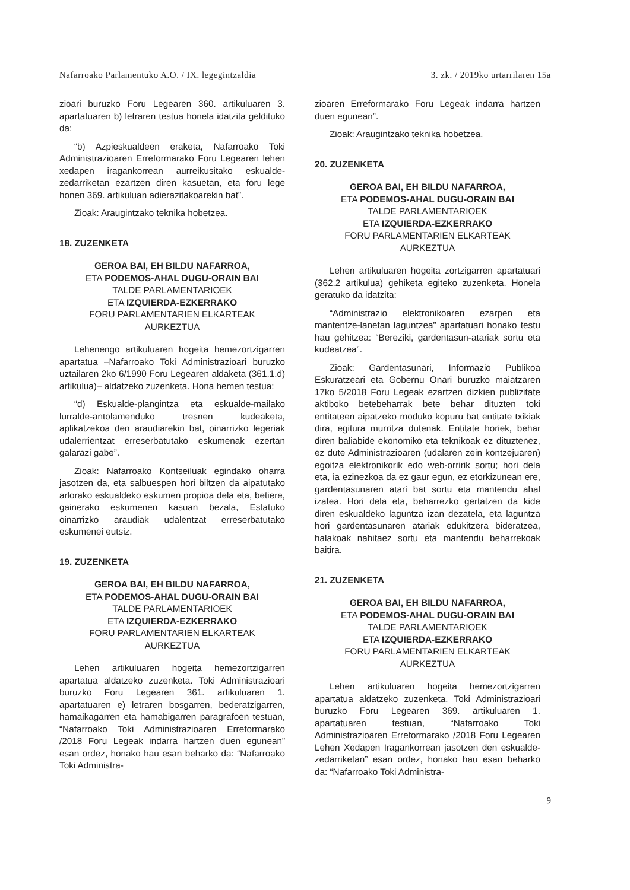Nafarroako Parlamentuko A.O. / IX. legegintzaldia 3. zk. / 2019ko urtarrilaren 15a
zioari buruzko Foru Legearen 360. artikuluaren 3. apartatuaren b) letraren testua honela idatzita geldituko da:
“b) Azpieskualdeen eraketa, Nafarroako Toki Administrazioaren Erreformarako Foru Legearen lehen xedapen iragankorrean aurreikusitako eskualde-zedarriketan ezartzen diren kasuetan, eta foru lege honen 369. artikuluan adierazitakoarekin bat”.
Zioak: Araugintzako teknika hobetzea.
18. ZUZENKETA
GEROA BAI, EH BILDU NAFARROA,
ETA PODEMOS-AHAL DUGU-ORAIN BAI
TALDE PARLAMENTARIOEK
ETA IZQUIERDA-EZKERRAKO
FORU PARLAMENTARIEN ELKARTEAK
AURKEZTUA
Lehenengo artikuluaren hogeita hemezortzigarren apartatua –Nafarroako Toki Administrazioari buruzko uztailaren 2ko 6/1990 Foru Legearen aldaketa (361.1.d) artikulua)– aldatzeko zuzenketa. Hona hemen testua:
“d) Eskualde-plangintza eta eskualde-mailako lurralde-antolamenduko tresnen kudeaketa, aplikatzekoa den araudiarekin bat, oinarrizko legeriak udalerrientzat erreserbatutako eskumenak ezertan galarazi gabe”.
Zioak: Nafarroako Kontseiluak egindako oharra jasotzen da, eta salbuespen hori biltzen da aipatutako arlorako eskualdeko eskumen propioa dela eta, betiere, gainerako eskumenen kasuan bezala, Estatuko oinarrizko araudiak udalentzat erreserbatutako eskumenei eutsiz.
19. ZUZENKETA
GEROA BAI, EH BILDU NAFARROA,
ETA PODEMOS-AHAL DUGU-ORAIN BAI
TALDE PARLAMENTARIOEK
ETA IZQUIERDA-EZKERRAKO
FORU PARLAMENTARIEN ELKARTEAK
AURKEZTUA
Lehen artikuluaren hogeita hemezortzigarren apartatua aldatzeko zuzenketa. Toki Administrazioari buruzko Foru Legearen 361. artikuluaren 1. apartatuaren e) letraren bosgarren, bederatzigarren, hamaikagarren eta hamabigarren paragrafoen testuan, “Nafarroako Toki Administrazioaren Erreformarako /2018 Foru Legeak indarra hartzen duen egunean” esan ordez, honako hau esan beharko da: “Nafarroako Toki Administra-
zioaren Erreformarako Foru Legeak indarra hartzen duen egunean”.
Zioak: Araugintzako teknika hobetzea.
20. ZUZENKETA
GEROA BAI, EH BILDU NAFARROA,
ETA PODEMOS-AHAL DUGU-ORAIN BAI
TALDE PARLAMENTARIOEK
ETA IZQUIERDA-EZKERRAKO
FORU PARLAMENTARIEN ELKARTEAK
AURKEZTUA
Lehen artikuluaren hogeita zortzigarren apartatuari (362.2 artikulua) gehiketa egiteko zuzenketa. Honela geratuko da idatzita:
“Administrazio elektronikoaren ezarpen eta mantentze-lanetan laguntzea” apartatuari honako testu hau gehitzea: “Bereziki, gardentasun-atariak sortu eta kudeatzea”.
Zioak: Gardentasunari, Informazio Publikoa Eskuratzeari eta Gobernu Onari buruzko maiatzaren 17ko 5/2018 Foru Legeak ezartzen dizkien publizitate aktiboko betebeharrak bete behar dituzten toki entitateen aipatzeko moduko kopuru bat entitate txikiak dira, egitura murritza dutenak. Entitate horiek, behar diren baliabide ekonomiko eta teknikoak ez dituztenez, ez dute Administrazioaren (udalaren zein kontzejuaren) egoitza elektronikorik edo web-orririk sortu; hori dela eta, ia ezinezkoa da ez gaur egun, ez etorkizunean ere, gardentasunaren atari bat sortu eta mantendu ahal izatea. Hori dela eta, beharrezko gertatzen da kide diren eskualdeko laguntza izan dezatela, eta laguntza hori gardentasunaren atariak edukitzera bideratzea, halakoak nahitaez sortu eta mantendu beharrekoak baitira.
21. ZUZENKETA
GEROA BAI, EH BILDU NAFARROA,
ETA PODEMOS-AHAL DUGU-ORAIN BAI
TALDE PARLAMENTARIOEK
ETA IZQUIERDA-EZKERRAKO
FORU PARLAMENTARIEN ELKARTEAK
AURKEZTUA
Lehen artikuluaren hogeita hemezortzigarren apartatua aldatzeko zuzenketa. Toki Administrazioari buruzko Foru Legearen 369. artikuluaren 1. apartatuaren testuan, “Nafarroako Toki Administrazioaren Erreformarako /2018 Foru Legearen Lehen Xedapen Iragankorrean jasotzen den eskualde-zedarriketan” esan ordez, honako hau esan beharko da: “Nafarroako Toki Administra-
9